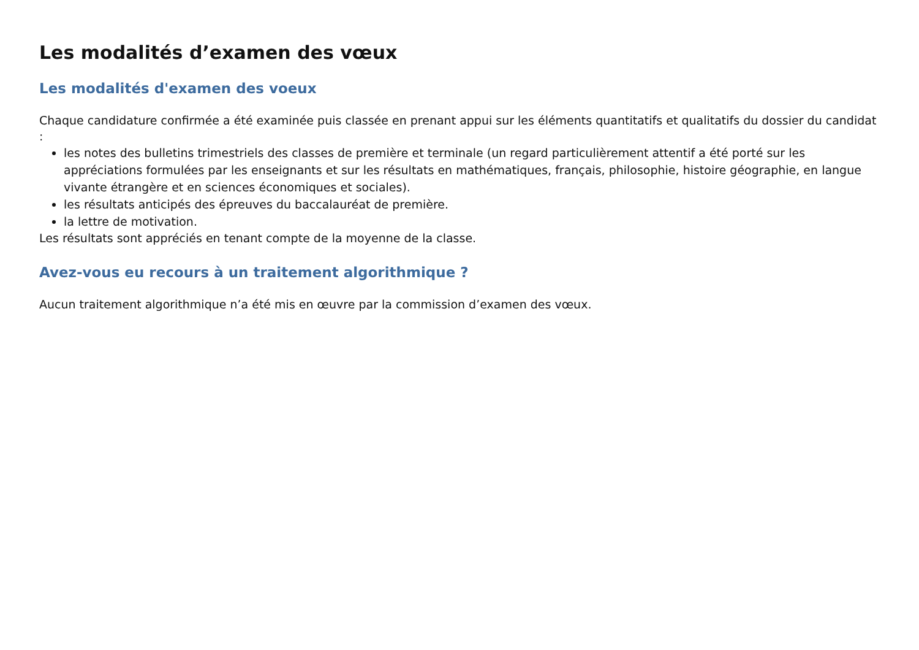Les modalités d’examen des vœux
Les modalités d'examen des voeux
Chaque candidature confirmée a été examinée puis classée en prenant appui sur les éléments quantitatifs et qualitatifs du dossier du candidat :
les notes des bulletins trimestriels des classes de première et terminale (un regard particulièrement attentif a été porté sur les appréciations formulées par les enseignants et sur les résultats en mathématiques, français, philosophie, histoire géographie, en langue vivante étrangère et en sciences économiques et sociales).
les résultats anticipés des épreuves du baccalauréat de première.
la lettre de motivation.
Les résultats sont appréciés en tenant compte de la moyenne de la classe.
Avez-vous eu recours à un traitement algorithmique ?
Aucun traitement algorithmique n’a été mis en œuvre par la commission d’examen des vœux.